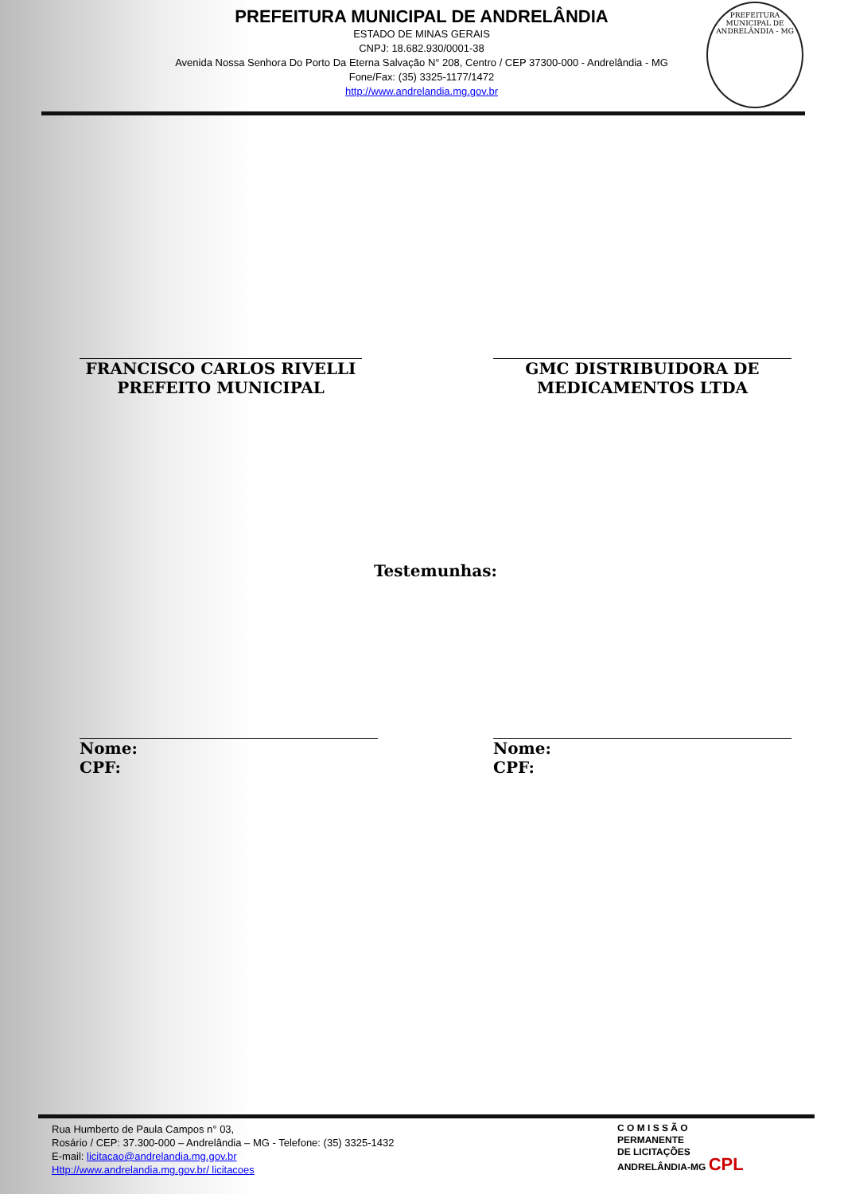PREFEITURA MUNICIPAL DE ANDRELÂNDIA
ESTADO DE MINAS GERAIS
CNPJ: 18.682.930/0001-38
Avenida Nossa Senhora Do Porto Da Eterna Salvação N° 208, Centro / CEP 37300-000 - Andrelândia - MG
Fone/Fax: (35) 3325-1177/1472
http://www.andrelandia.mg.gov.br
PREFEITURA MUNICIPAL DE ANDRELÂNDIA - MG
FRANCISCO CARLOS RIVELLI
PREFEITO MUNICIPAL
GMC DISTRIBUIDORA DE
MEDICAMENTOS LTDA
Testemunhas:
Nome:
CPF:
Nome:
CPF:
Rua Humberto de Paula Campos n° 03,
Rosário / CEP: 37.300-000 – Andrelândia – MG - Telefone: (35) 3325-1432
E-mail: licitacao@andrelandia.mg.gov.br
Http://www.andrelandia.mg.gov.br/ licitacoes
C O M I S S Ã O
PERMANENTE
DE LICITAÇÕES
ANDRELÂNDIA-MG CPL